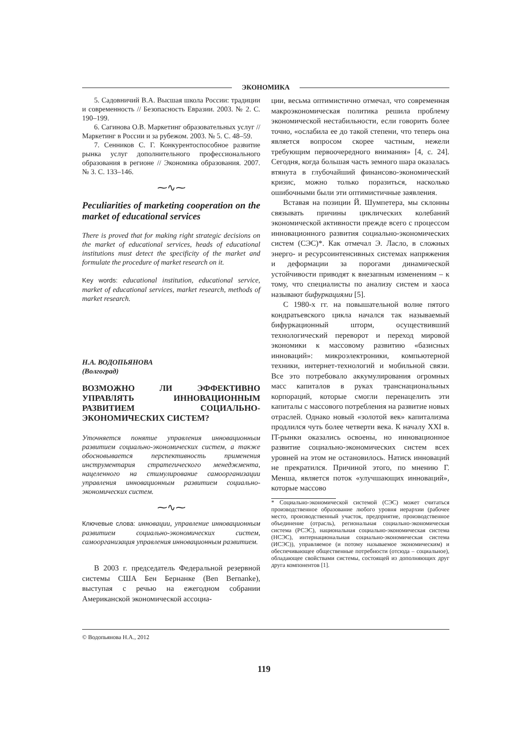ЭКОНОМИКА
5. Садовничий В.А. Высшая школа России: традиции и современность // Безопасность Евразии. 2003. № 2. С. 190–199.
6. Сагинова О.В. Маркетинг образовательных услуг // Маркетинг в России и за рубежом. 2003. № 5. С. 48–59.
7. Сенников С. Г. Конкурентоспособное развитие рынка услуг дополнительного профессионального образования в регионе // Экономика образования. 2007. № 3. С. 133–146.
⁓∿⁓
Peculiarities of marketing cooperation on the market of educational services
There is proved that for making right strategic decisions on the market of educational services, heads of educational institutions must detect the specificity of the market and formulate the procedure of market research on it.
Key words: educational institution, educational service, market of educational services, market research, methods of market research.
Н.А. ВОДОПЬЯНОВА
(Волгоград)
ВОЗМОЖНО ЛИ ЭФФЕКТИВНО УПРАВЛЯТЬ ИННОВАЦИОННЫМ РАЗВИТИЕМ СОЦИАЛЬНО-ЭКОНОМИЧЕСКИХ СИСТЕМ?
Уточняется понятие управления инновационным развитием социально-экономических систем, а также обосновывается перспективность применения инструментария стратегического менеджмента, нацеленного на стимулирование самоорганизации управления инновационным развитием социально-экономических систем.
⁓∿⁓
Ключевые слова: инновации, управление инновационным развитием социально-экономических систем, самоорганизация управления инновационным развитием.
В 2003 г. председатель Федеральной резервной системы США Бен Бернанке (Ben Bernanke), выступая с речью на ежегодном собрании Американской экономической ассоциа-
ции, весьма оптимистично отмечал, что современная макроэкономическая политика решила проблему экономической нестабильности, если говорить более точно, «ослабила ее до такой степени, что теперь она является вопросом скорее частным, нежели требующим первоочередного внимания» [4, с. 24]. Сегодня, когда большая часть земного шара оказалась втянута в глубочайший финансово-экономический кризис, можно только поразиться, насколько ошибочными были эти оптимистичные заявления.
Вставая на позиции Й. Шумпетера, мы склонны связывать причины циклических колебаний экономической активности прежде всего с процессом инновационного развития социально-экономических систем (СЭС)*. Как отмечал Э. Ласло, в сложных энерго- и ресурсоинтенсивных системах напряжения и деформации за порогами динамической устойчивости приводят к внезапным изменениям – к тому, что специалисты по анализу систем и хаоса называют бифуркациями [5].
С 1980-х гг. на повышательной волне пятого кондратьевского цикла начался так называемый бифуркационный шторм, осуществивший технологический переворот и переход мировой экономики к массовому развитию «базисных инноваций»: микроэлектроники, компьютерной техники, интернет-технологий и мобильной связи. Все это потребовало аккумулирования огромных масс капиталов в руках транснациональных корпораций, которые смогли перенацелить эти капиталы с массового потребления на развитие новых отраслей. Однако новый «золотой век» капитализма продлился чуть более четверти века. К началу XXI в. IT-рынки оказались освоены, но инновационное развитие социально-экономических систем всех уровней на этом не остановилось. Натиск инноваций не прекратился. Причиной этого, по мнению Г. Менша, является поток «улучшающих инноваций», которые массово
* Социально-экономической системой (СЭС) может считаться производственное образование любого уровня иерархии (рабочее место, производственный участок, предприятие, производственное объединение (отрасль), региональная социально-экономическая система (РСЭС), национальная социально-экономическая система (НСЭС), интернациональная социально-экономическая система (ИСЭС)), управляемое (и потому называемое экономическим) и обеспечивающее общественные потребности (отсюда – социальное), обладающее свойствами системы, состоящей из дополняющих друг друга компонентов [1].
© Водопьянова Н.А., 2012
119